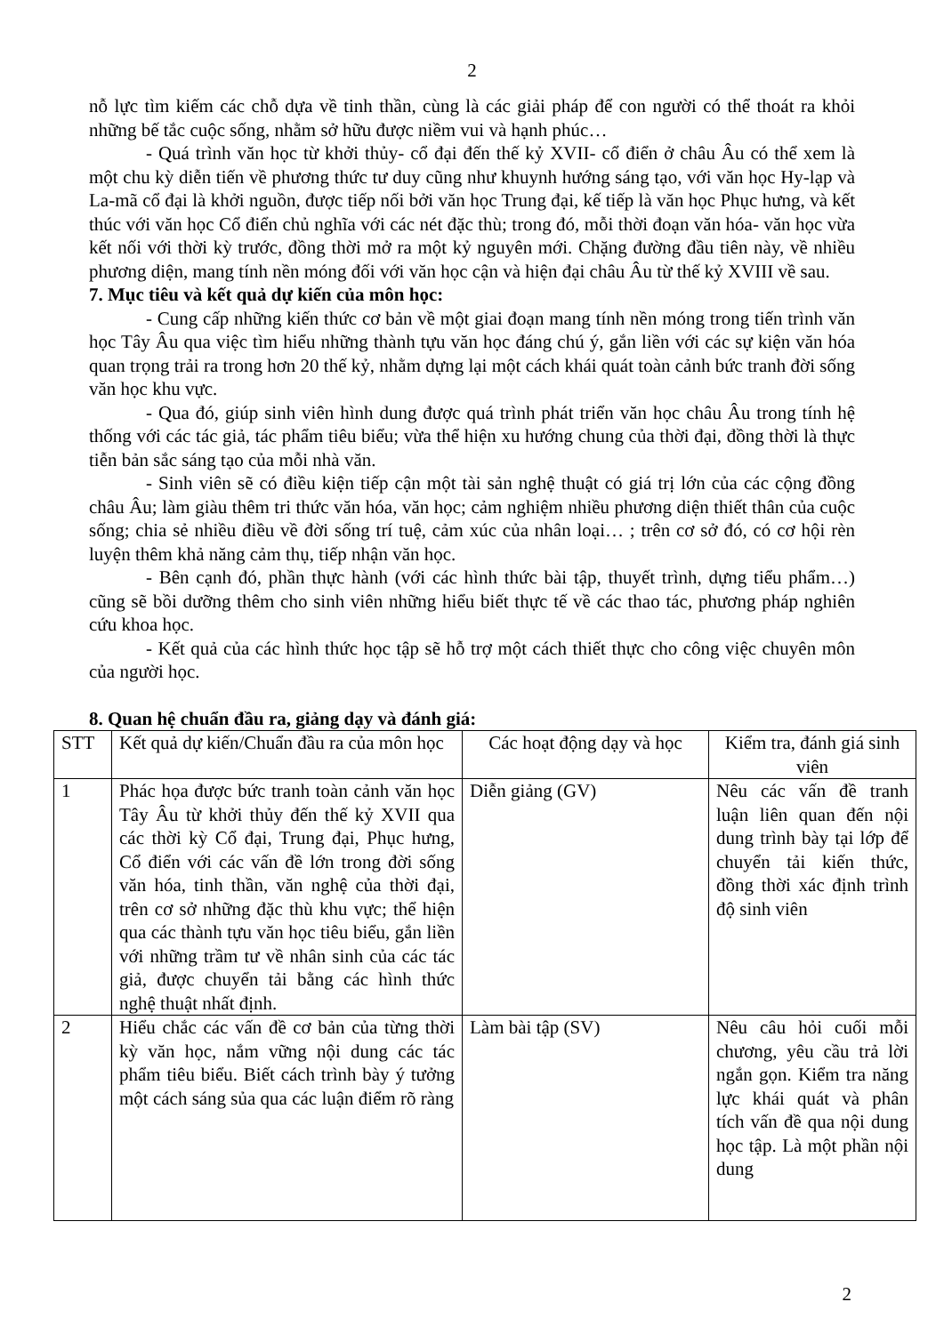2
nỗ lực tìm kiếm các chỗ dựa về tinh thần, cùng là các giải pháp để con người có thể thoát ra khỏi những bế tắc cuộc sống, nhằm sở hữu được niềm vui và hạnh phúc…
- Quá trình văn học từ khởi thủy- cổ đại đến thế kỷ XVII- cổ điển ở châu Âu có thể xem là một chu kỳ diễn tiến về phương thức tư duy cũng như khuynh hướng sáng tạo, với văn học Hy-lạp và La-mã cổ đại là khởi nguồn, được tiếp nối bởi văn học Trung đại, kế tiếp là văn học Phục hưng, và kết thúc với văn học Cổ điển chủ nghĩa với các nét đặc thù; trong đó, mỗi thời đoạn văn hóa- văn học vừa kết nối với thời kỳ trước, đồng thời mở ra một kỷ nguyên mới. Chặng đường đầu tiên này, về nhiều phương diện, mang tính nền móng đối với văn học cận và hiện đại châu Âu từ thế kỷ XVIII về sau.
7. Mục tiêu và kết quả dự kiến của môn học:
- Cung cấp những kiến thức cơ bản về một giai đoạn mang tính nền móng trong tiến trình văn học Tây Âu qua việc tìm hiểu những thành tựu văn học đáng chú ý, gắn liền với các sự kiện văn hóa quan trọng trải ra trong hơn 20 thế kỷ, nhằm dựng lại một cách khái quát toàn cảnh bức tranh đời sống văn học khu vực.
- Qua đó, giúp sinh viên hình dung được quá trình phát triển văn học châu Âu trong tính hệ thống với các tác giả, tác phẩm tiêu biểu; vừa thể hiện xu hướng chung của thời đại, đồng thời là thực tiễn bản sắc sáng tạo của mỗi nhà văn.
- Sinh viên sẽ có điều kiện tiếp cận một tài sản nghệ thuật có giá trị lớn của các cộng đồng châu Âu; làm giàu thêm tri thức văn hóa, văn học; cảm nghiệm nhiều phương diện thiết thân của cuộc sống; chia sẻ nhiều điều về đời sống trí tuệ, cảm xúc của nhân loại… ; trên cơ sở đó, có cơ hội rèn luyện thêm khả năng cảm thụ, tiếp nhận văn học.
- Bên cạnh đó, phần thực hành (với các hình thức bài tập, thuyết trình, dựng tiểu phẩm…) cũng sẽ bồi dưỡng thêm cho sinh viên những hiểu biết thực tế về các thao tác, phương pháp nghiên cứu khoa học.
- Kết quả của các hình thức học tập sẽ hỗ trợ một cách thiết thực cho công việc chuyên môn của người học.
8. Quan hệ chuẩn đầu ra, giảng dạy và đánh giá:
| STT | Kết quả dự kiến/Chuẩn đầu ra của môn học | Các hoạt động dạy và học | Kiểm tra, đánh giá sinh viên |
| --- | --- | --- | --- |
| 1 | Phác họa được bức tranh toàn cảnh văn học Tây Âu từ khởi thủy đến thế kỷ XVII qua các thời kỳ Cổ đại, Trung đại, Phục hưng, Cổ điển với các vấn đề lớn trong đời sống văn hóa, tinh thần, văn nghệ của thời đại, trên cơ sở những đặc thù khu vực; thể hiện qua các thành tựu văn học tiêu biểu, gắn liền với những trầm tư về nhân sinh của các tác giả, được chuyển tải bằng các hình thức nghệ thuật nhất định. | Diễn giảng (GV) | Nêu các vấn đề tranh luận liên quan đến nội dung trình bày tại lớp để chuyển tải kiến thức, đồng thời xác định trình độ sinh viên |
| 2 | Hiểu chắc các vấn đề cơ bản của từng thời kỳ văn học, nắm vững nội dung các tác phẩm tiêu biểu. Biết cách trình bày ý tưởng một cách sáng sủa qua các luận điểm rõ ràng | Làm bài tập (SV) | Nêu câu hỏi cuối mỗi chương, yêu cầu trả lời ngắn gọn. Kiểm tra năng lực khái quát và phân tích vấn đề qua nội dung học tập. Là một phần nội dung |
2